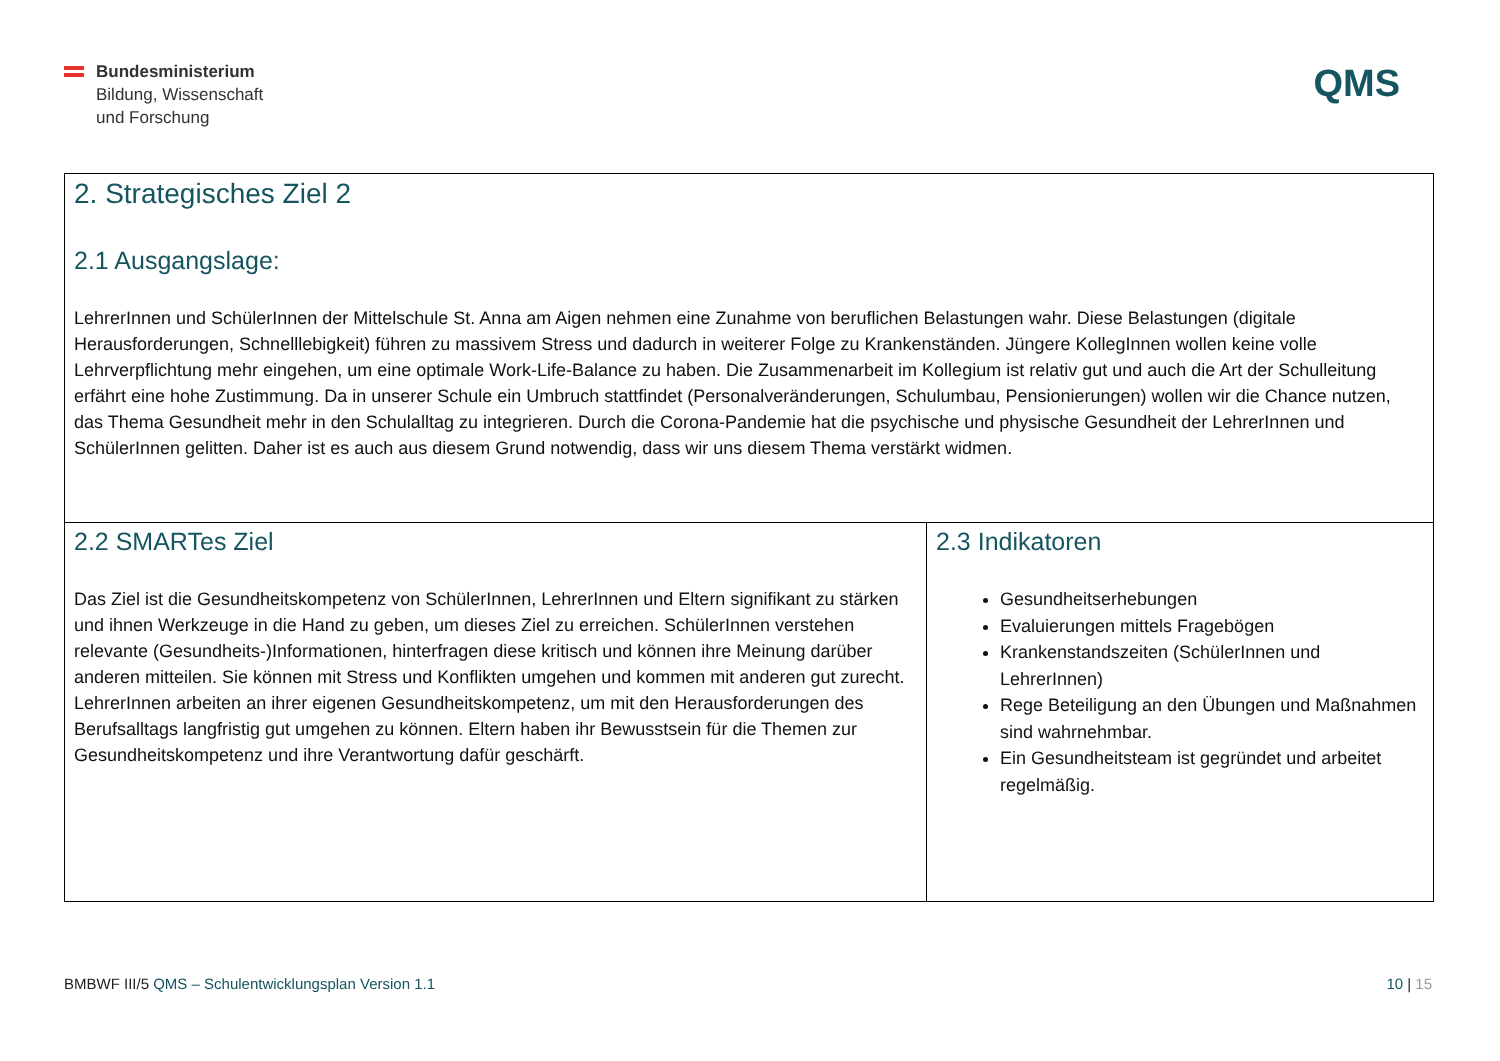Bundesministerium
Bildung, Wissenschaft
und Forschung
QMS
| 2. Strategisches Ziel 2 2.1 Ausgangslage: LehrerInnen und SchülerInnen der Mittelschule St. Anna am Aigen nehmen eine Zunahme von beruflichen Belastungen wahr. Diese Belastungen (digitale Herausforderungen, Schnelllebigkeit) führen zu massivem Stress und dadurch in weiterer Folge zu Krankenständen. Jüngere KollegInnen wollen keine volle Lehrverpflichtung mehr eingehen, um eine optimale Work-Life-Balance zu haben. Die Zusammenarbeit im Kollegium ist relativ gut und auch die Art der Schulleitung erfährt eine hohe Zustimmung. Da in unserer Schule ein Umbruch stattfindet (Personalveränderungen, Schulumbau, Pensionierungen) wollen wir die Chance nutzen, das Thema Gesundheit mehr in den Schulalltag zu integrieren. Durch die Corona-Pandemie hat die psychische und physische Gesundheit der LehrerInnen und SchülerInnen gelitten. Daher ist es auch aus diesem Grund notwendig, dass wir uns diesem Thema verstärkt widmen. | |
| 2.2 SMARTes Ziel Das Ziel ist die Gesundheitskompetenz von SchülerInnen, LehrerInnen und Eltern signifikant zu stärken und ihnen Werkzeuge in die Hand zu geben, um dieses Ziel zu erreichen. SchülerInnen verstehen relevante (Gesundheits-)Informationen, hinterfragen diese kritisch und können ihre Meinung darüber anderen mitteilen. Sie können mit Stress und Konflikten umgehen und kommen mit anderen gut zurecht. LehrerInnen arbeiten an ihrer eigenen Gesundheitskompetenz, um mit den Herausforderungen des Berufsalltags langfristig gut umgehen zu können. Eltern haben ihr Bewusstsein für die Themen zur Gesundheitskompetenz und ihre Verantwortung dafür geschärft. | 2.3 Indikatoren Gesundheitserhebungen Evaluierungen mittels Fragebögen Krankenstandszeiten (SchülerInnen und LehrerInnen) Rege Beteiligung an den Übungen und Maßnahmen sind wahrnehmbar. Ein Gesundheitsteam ist gegründet und arbeitet regelmäßig. |
BMBWF III/5 QMS – Schulentwicklungsplan Version 1.1
10 | 15